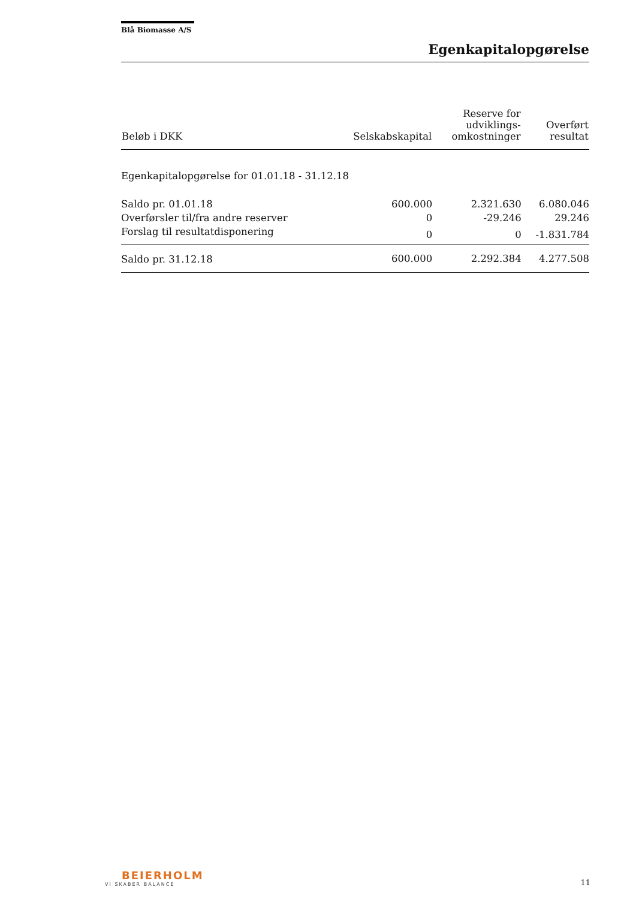Blå Biomasse A/S
Egenkapitalopgørelse
| Beløb i DKK | Selskabskapital | Reserve for udviklings- omkostninger | Overført resultat |
| --- | --- | --- | --- |
| Egenkapitalopgørelse for 01.01.18 - 31.12.18 | | | |
| Saldo pr. 01.01.18 | 600.000 | 2.321.630 | 6.080.046 |
| Overførsler til/fra andre reserver | 0 | -29.246 | 29.246 |
| Forslag til resultatdisponering | 0 | 0 | -1.831.784 |
| Saldo pr. 31.12.18 | 600.000 | 2.292.384 | 4.277.508 |
BEIERHOLM
VI SKABER BALANCE
11